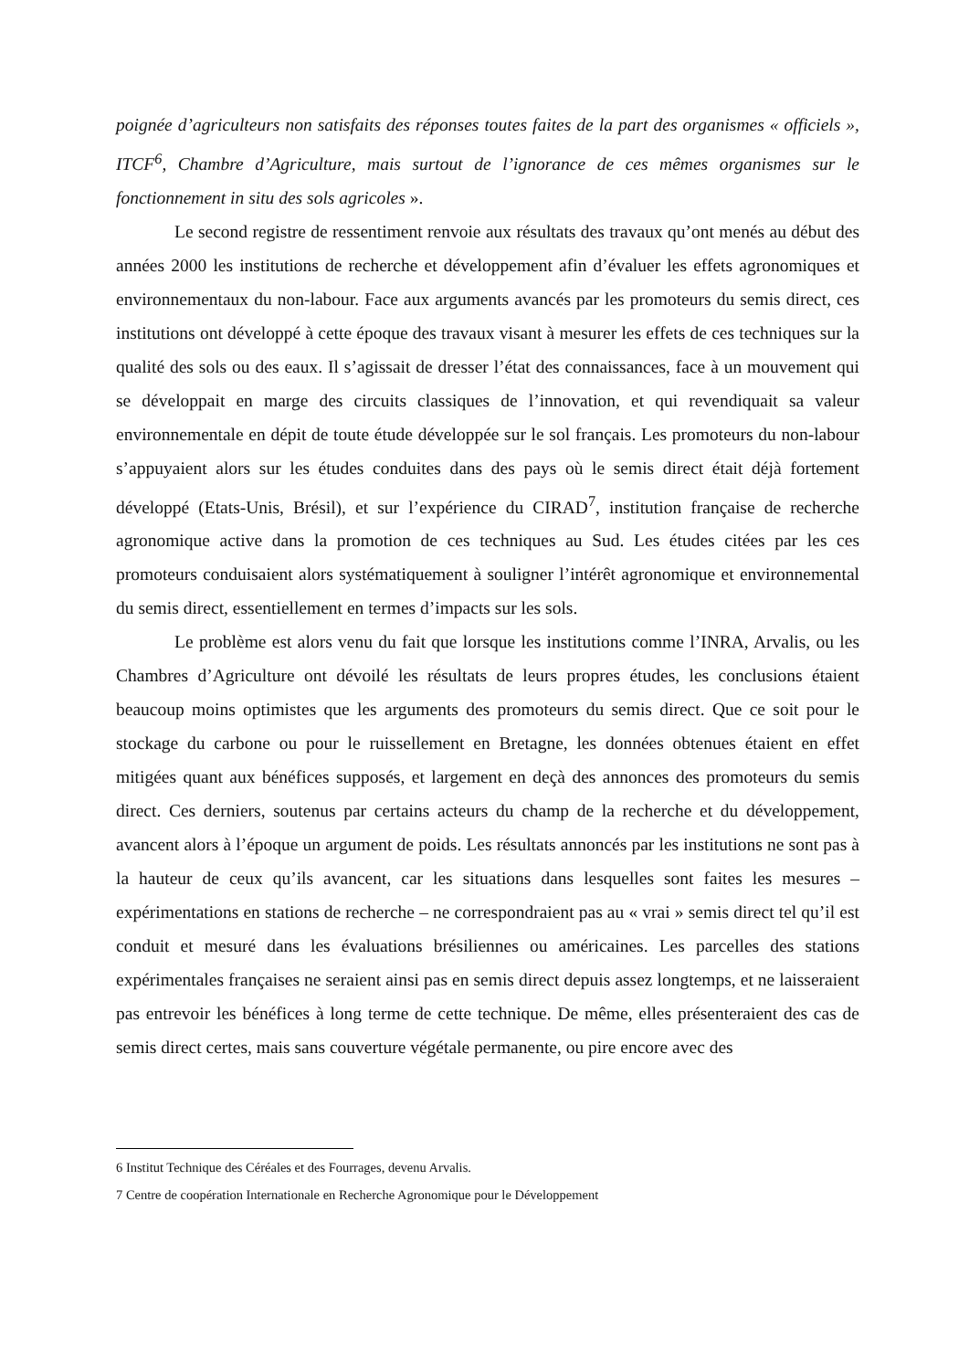poignée d’agriculteurs non satisfaits des réponses toutes faites de la part des organismes « officiels », ITCF<sup>6</sup>, Chambre d’Agriculture, mais surtout de l’ignorance de ces mêmes organismes sur le fonctionnement in situ des sols agricoles ».
Le second registre de ressentiment renvoie aux résultats des travaux qu’ont menés au début des années 2000 les institutions de recherche et développement afin d’évaluer les effets agronomiques et environnementaux du non-labour. Face aux arguments avancés par les promoteurs du semis direct, ces institutions ont développé à cette époque des travaux visant à mesurer les effets de ces techniques sur la qualité des sols ou des eaux. Il s’agissait de dresser l’état des connaissances, face à un mouvement qui se développait en marge des circuits classiques de l’innovation, et qui revendiquait sa valeur environnementale en dépit de toute étude développée sur le sol français. Les promoteurs du non-labour s’appuyaient alors sur les études conduites dans des pays où le semis direct était déjà fortement développé (Etats-Unis, Brésil), et sur l’expérience du CIRAD<sup>7</sup>, institution française de recherche agronomique active dans la promotion de ces techniques au Sud. Les études citées par les ces promoteurs conduisaient alors systématiquement à souligner l’intérêt agronomique et environnemental du semis direct, essentiellement en termes d’impacts sur les sols.
Le problème est alors venu du fait que lorsque les institutions comme l’INRA, Arvalis, ou les Chambres d’Agriculture ont dévoilé les résultats de leurs propres études, les conclusions étaient beaucoup moins optimistes que les arguments des promoteurs du semis direct. Que ce soit pour le stockage du carbone ou pour le ruissellement en Bretagne, les données obtenues étaient en effet mitigées quant aux bénéfices supposés, et largement en deçà des annonces des promoteurs du semis direct. Ces derniers, soutenus par certains acteurs du champ de la recherche et du développement, avancent alors à l’époque un argument de poids. Les résultats annoncés par les institutions ne sont pas à la hauteur de ceux qu’ils avancent, car les situations dans lesquelles sont faites les mesures – expérimentations en stations de recherche – ne correspondraient pas au « vrai » semis direct tel qu’il est conduit et mesuré dans les évaluations brésiliennes ou américaines. Les parcelles des stations expérimentales françaises ne seraient ainsi pas en semis direct depuis assez longtemps, et ne laisseraient pas entrevoir les bénéfices à long terme de cette technique. De même, elles présenteraient des cas de semis direct certes, mais sans couverture végétale permanente, ou pire encore avec des
6 Institut Technique des Céréales et des Fourrages, devenu Arvalis.
7 Centre de coopération Internationale en Recherche Agronomique pour le Développement